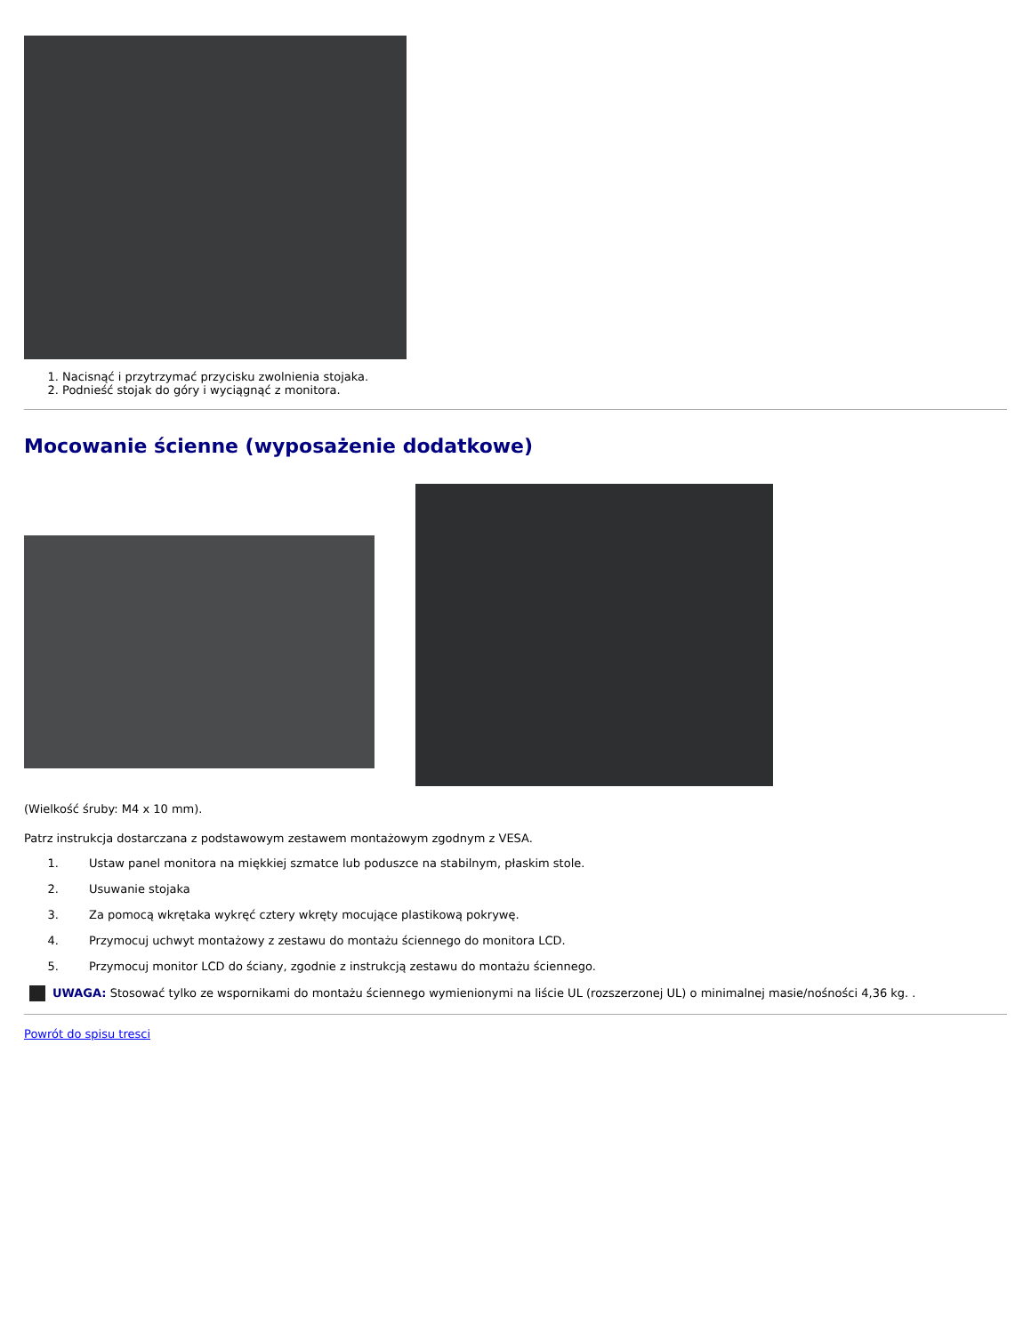1. Nacisnąć i przytrzymać przycisku zwolnienia stojaka.
2. Podnieść stojak do góry i wyciągnąć z monitora.
Mocowanie ścienne (wyposażenie dodatkowe)
(Wielkość śruby: M4 x 10 mm).
Patrz instrukcja dostarczana z podstawowym zestawem montażowym zgodnym z VESA.
1. Ustaw panel monitora na miękkiej szmatce lub poduszce na stabilnym, płaskim stole.
2. Usuwanie stojaka
3. Za pomocą wkrętaka wykręć cztery wkręty mocujące plastikową pokrywę.
4. Przymocuj uchwyt montażowy z zestawu do montażu ściennego do monitora LCD.
5. Przymocuj monitor LCD do ściany, zgodnie z instrukcją zestawu do montażu ściennego.
UWAGA: Stosować tylko ze wspornikami do montażu ściennego wymienionymi na liście UL (rozszerzonej UL) o minimalnej masie/nośności 4,36 kg. .
Powrót do spisu tresci